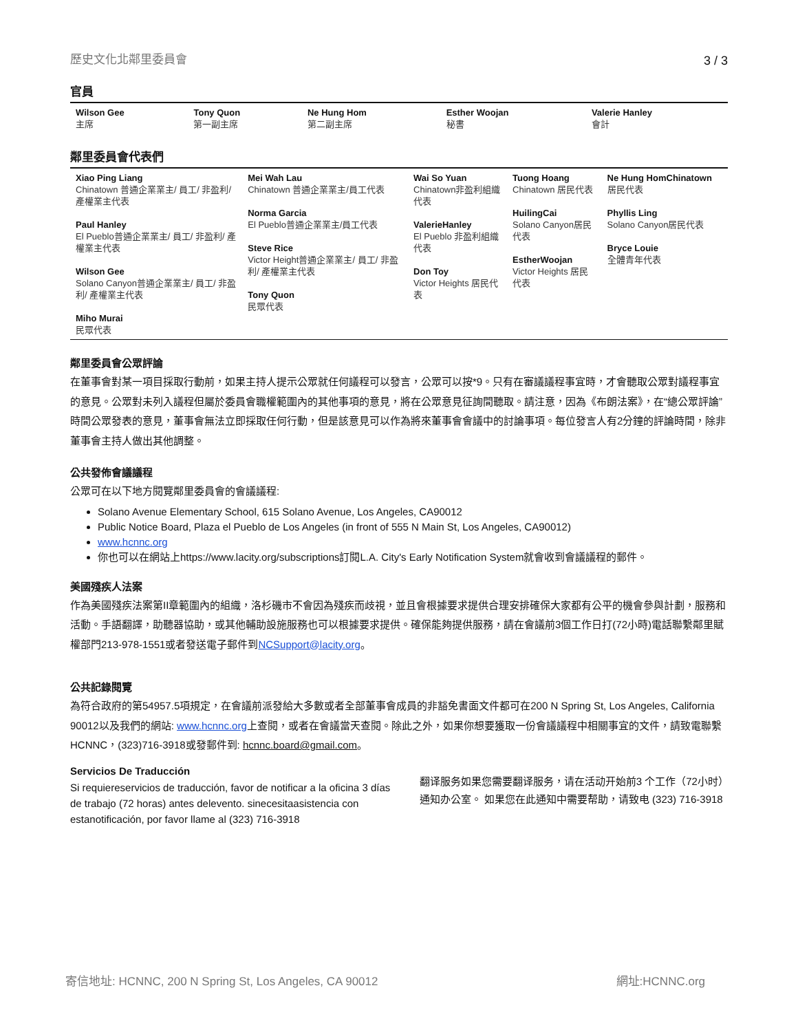歷史文化北鄰里委員會 3 / 3
官員
| Wilson Gee 主席 | Tony Quon 第一副主席 | Ne Hung Hom 第二副主席 | Esther Woojan 秘書 | Valerie Hanley 會計 |
鄰里委員會代表們
| Xiao Ping Liang Chinatown 普通企業業主/ 員工/ 非盈利/ 產權業主代表 Paul Hanley El Pueblo普通企業業主/ 員工/ 非盈利/ 產權業主代表 Wilson Gee Solano Canyon普通企業業主/ 員工/ 非盈利/ 產權業主代表 Miho Murai 民眾代表 | Mei Wah Lau Chinatown 普通企業業主/員工代表 Norma Garcia El Pueblo普通企業業主/員工代表 Steve Rice Victor Height普通企業業主/ 員工/ 非盈利/ 產權業主代表 Tony Quon 民眾代表 | Wai So Yuan Chinatown非盈利組織代表 ValerieHanley El Pueblo 非盈利組織代表 Don Toy Victor Heights 居民代表 | Tuong Hoang Chinatown 居民代表 HuilingCai Solano Canyon居民代表 EstherWoojan Victor Heights 居民代表 | Ne Hung HomChinatown 居民代表 Phyllis Ling Solano Canyon居民代表 Bryce Louie 全體青年代表 |
鄰里委員會公眾評論
在董事會對某一項目採取行動前，如果主持人提示公眾就任何議程可以發言，公眾可以按*9。只有在審議議程事宜時，才會聽取公眾對議程事宜的意見。公眾對未列入議程但屬於委員會職權範圍內的其他事項的意見，將在公眾意見征詢間聽取。請注意，因為《布朗法案》，在“總公眾評論”時間公眾發表的意見，董事會無法立即採取任何行動，但是該意見可以作為將來董事會會議中的討論事項。每位發言人有2分鐘的評論時間，除非董事會主持人做出其他調整。
公共發佈會議議程
公眾可在以下地方閱覽鄰里委員會的會議議程:
Solano Avenue Elementary School, 615 Solano Avenue, Los Angeles, CA90012
Public Notice Board, Plaza el Pueblo de Los Angeles (in front of 555 N Main St, Los Angeles, CA90012)
www.hcnnc.org
你也可以在網站上https://www.lacity.org/subscriptions訂閱L.A. City's Early Notification System就會收到會議議程的郵件。
美國殘疾人法案
作為美國殘疾法案第II章範圍內的組織，洛杉磯市不會因為殘疾而歧視，並且會根據要求提供合理安排確保大家都有公平的機會參與計劃，服務和活動。手語翻譯，助聽器協助，或其他輔助設施服務也可以根據要求提供。確保能夠提供服務，請在會議前3個工作日打(72小時)電話聯繫鄰里賦權部門213-978-1551或者發送電子郵件到NCSupport@lacity.org。
公共記錄閱覽
為符合政府的第54957.5項規定，在會議前派發給大多數或者全部董事會成員的非豁免書面文件都可在200 N Spring St, Los Angeles, California 90012以及我們的網站: www.hcnnc.org上查閱，或者在會議當天查閱。除此之外，如果你想要獲取一份會議議程中相關事宜的文件，請致電聯繫HCNNC，(323)716-3918或發郵件到: hcnnc.board@gmail.com。
Servicios De Traducción
Si requiereservicios de traducción, favor de notificar a la oficina 3 días de trabajo (72 horas) antes delevento. sinecesitaasistencia con estanotificación, por favor llame al (323) 716-3918
翻译服务如果您需要翻译服务，请在活动开始前3 个工作（72小时）通知办公室。 如果您在此通知中需要帮助，请致电 (323) 716-3918
寄信地址: HCNNC, 200 N Spring St, Los Angeles, CA 90012 網址:HCNNC.org